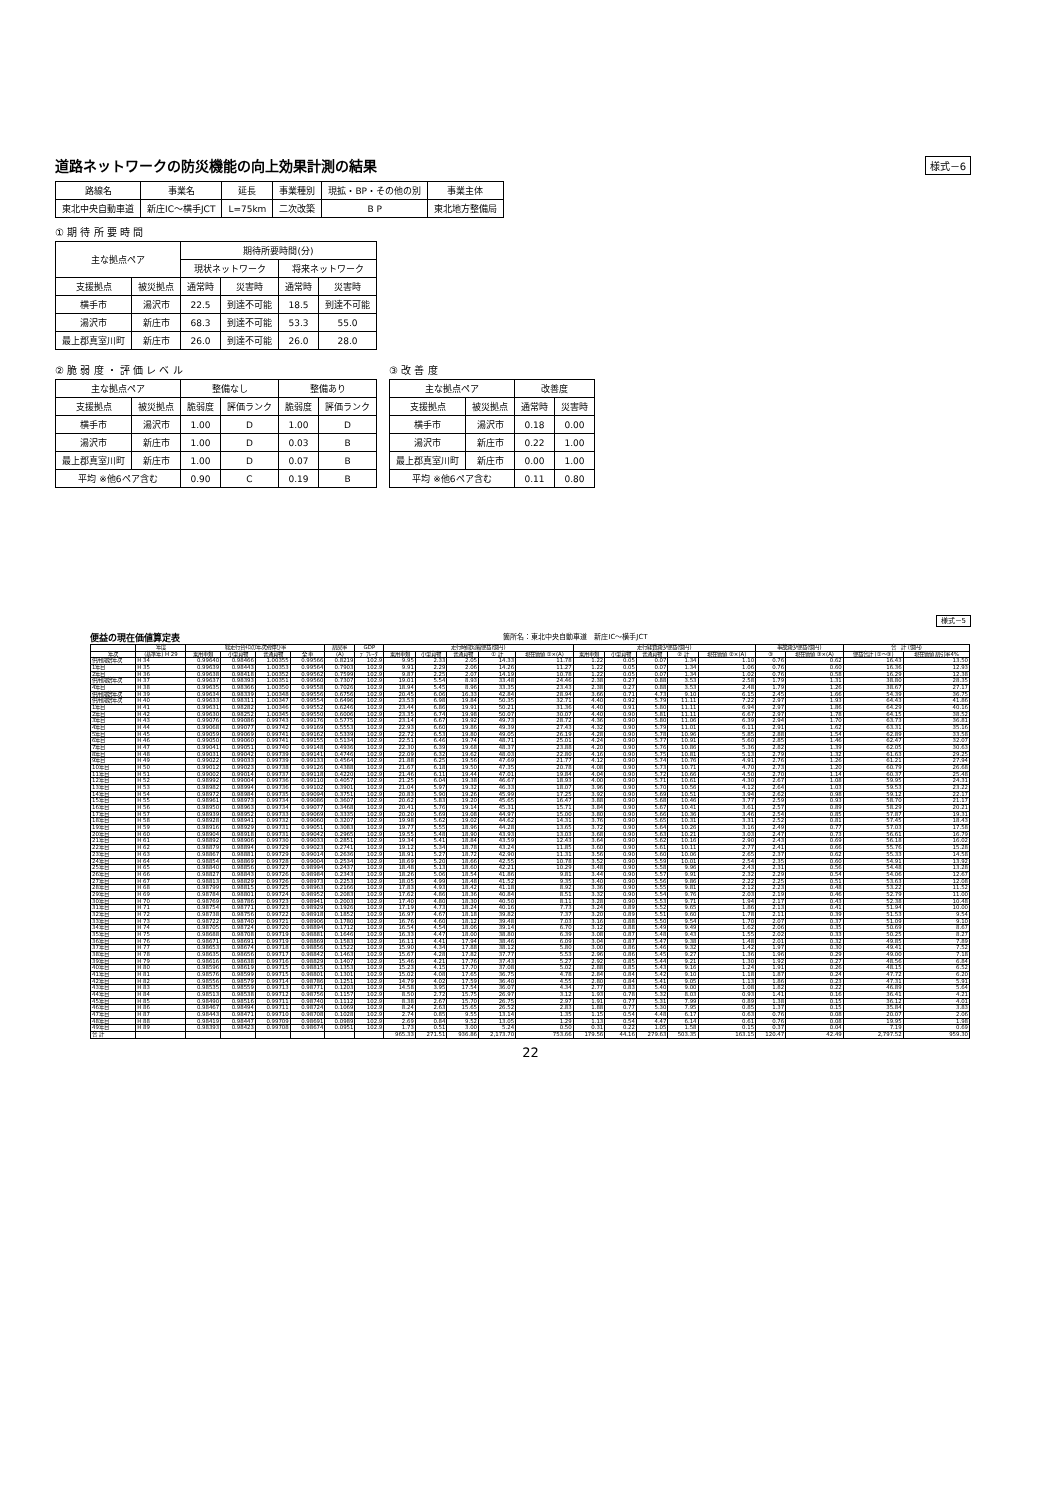道路ネットワークの防災機能の向上効果計測の結果
様式－6
| 路線名 | 事業名 | 延長 | 事業種別 | 現拡・BP・その他の別 | 事業主体 |
| --- | --- | --- | --- | --- | --- |
| 東北中央自動車道 | 新庄IC～横手JCT | L=75km | 二次改築 | B P | 東北地方整備局 |
① 期 待 所 要 時 間
| 主な拠点ペア | | 期待所要時間(分) | | | |
| --- | --- | --- | --- | --- | --- |
| | | 現状ネットワーク | | 将来ネットワーク | |
| 支援拠点 | 被災拠点 | 通常時 | 災害時 | 通常時 | 災害時 |
| 横手市 | 湯沢市 | 22.5 | 到達不可能 | 18.5 | 到達不可能 |
| 湯沢市 | 新庄市 | 68.3 | 到達不可能 | 53.3 | 55.0 |
| 最上郡真室川町 | 新庄市 | 26.0 | 到達不可能 | 26.0 | 28.0 |
② 脆 弱 度 ・ 評 価 レ ベ ル
| 主な拠点ペア | | 整備なし | | 整備あり | |
| --- | --- | --- | --- | --- | --- |
| 支援拠点 | 被災拠点 | 脆弱度 | 評価ランク | 脆弱度 | 評価ランク |
| 横手市 | 湯沢市 | 1.00 | D | 1.00 | D |
| 湯沢市 | 新庄市 | 1.00 | D | 0.03 | B |
| 最上郡真室川町 | 新庄市 | 1.00 | D | 0.07 | B |
| 平均 ※他6ペア含む | | 0.90 | C | 0.19 | B |
③ 改 善 度
| 主な拠点ペア | | 改善度 | |
| --- | --- | --- | --- |
| 支援拠点 | 被災拠点 | 通常時 | 災害時 |
| 横手市 | 湯沢市 | 0.18 | 0.00 |
| 湯沢市 | 新庄市 | 0.22 | 1.00 |
| 最上郡真室川町 | 新庄市 | 0.00 | 1.00 |
| 平均 ※他6ペア含む | | 0.11 | 0.80 |
様式－5
便益の現在価値算定表 箇所名：東北中央自動車道　新庄IC～横手JCT
| | 年度 | 総走行台ｷﾛの年次別伸び率 | | | | 割戻率 | GDP | 走行時間短縮便益(億円) | | | | | 走行経費減少便益(億円) | | | | | 事故減少便益(億円) | | 合 計 (億円) | |
| --- | --- | --- | --- | --- | --- | --- | --- | --- | --- | --- | --- | --- | --- | --- | --- | --- | --- | --- | --- | --- | --- |
| 年次 | (基準年) H 29 | 乗用車類 | 小型貨物 | 普通貨物 | 全 車 | (A) | ﾃﾞﾌﾚｰﾀ | 乗用車類 | 小型貨物 | 普通貨物 | ① 計 | 現在価値 ①×(A) | 乗用車類 | 小型貨物 | 普通貨物 | ② 計 | 現在価値 ②×(A) | ③ | 現在価値 ③×(A) | 便益合計 (①～③) | 現在価値 割引率4% |
| 供用開始年次 | H 34 | 0.99640 | 0.98466 | 1.00355 | 0.99566 | 0.8219 | 102.9 | 9.95 | 2.33 | 2.05 | 14.33 | 11.78 | 1.22 | 0.05 | 0.07 | 1.34 | 1.10 | 0.76 | 0.62 | 16.43 | 13.50 |
| 1年目 | H 35 | 0.99639 | 0.98443 | 1.00353 | 0.99564 | 0.7903 | 102.9 | 9.91 | 2.29 | 2.06 | 14.26 | 11.27 | 1.22 | 0.05 | 0.07 | 1.34 | 1.06 | 0.76 | 0.60 | 16.36 | 12.93 |
| 2年目 | H 36 | 0.99638 | 0.98418 | 1.00352 | 0.99562 | 0.7599 | 102.9 | 9.87 | 2.25 | 2.07 | 14.19 | 10.78 | 1.22 | 0.05 | 0.07 | 1.34 | 1.02 | 0.76 | 0.58 | 16.29 | 12.38 |
| 供用開始年次 | H 37 | 0.99637 | 0.98393 | 1.00351 | 0.99560 | 0.7307 | 102.9 | 19.01 | 5.54 | 8.93 | 33.48 | 24.46 | 2.38 | 0.27 | 0.88 | 3.53 | 2.58 | 1.79 | 1.31 | 38.80 | 28.35 |
| 4年目 | H 38 | 0.99635 | 0.98366 | 1.00350 | 0.99558 | 0.7026 | 102.9 | 18.94 | 5.45 | 8.96 | 33.35 | 23.43 | 2.38 | 0.27 | 0.88 | 3.53 | 2.48 | 1.79 | 1.26 | 38.67 | 27.17 |
| 供用開始年次 | H 39 | 0.99634 | 0.98339 | 1.00348 | 0.99556 | 0.6756 | 102.9 | 20.45 | 6.06 | 16.33 | 42.84 | 28.94 | 3.66 | 0.71 | 4.73 | 9.10 | 6.15 | 2.45 | 1.66 | 54.39 | 36.75 |
| 供用開始年次 | H 40 | 0.99633 | 0.98311 | 1.00347 | 0.99554 | 0.6496 | 102.9 | 23.53 | 6.98 | 19.84 | 50.35 | 32.71 | 4.40 | 0.92 | 5.79 | 11.11 | 7.22 | 2.97 | 1.93 | 64.43 | 41.86 |
| 1年目 | H 41 | 0.99631 | 0.98282 | 1.00346 | 0.99552 | 0.6246 | 102.9 | 23.44 | 6.86 | 19.91 | 50.21 | 31.36 | 4.40 | 0.91 | 5.80 | 11.11 | 6.94 | 2.97 | 1.86 | 64.29 | 40.16 |
| 2年目 | H 42 | 0.99630 | 0.98252 | 1.00345 | 0.99550 | 0.6006 | 102.9 | 23.35 | 6.74 | 19.98 | 50.07 | 30.07 | 4.40 | 0.90 | 5.81 | 11.11 | 6.67 | 2.97 | 1.78 | 64.15 | 38.52 |
| 3年目 | H 43 | 0.99076 | 0.99086 | 0.99743 | 0.99176 | 0.5775 | 102.9 | 23.14 | 6.67 | 19.92 | 49.73 | 28.72 | 4.36 | 0.90 | 5.80 | 11.06 | 6.39 | 2.94 | 1.70 | 63.73 | 36.81 |
| 4年目 | H 44 | 0.99068 | 0.99077 | 0.99742 | 0.99169 | 0.5553 | 102.9 | 22.93 | 6.60 | 19.86 | 49.39 | 27.43 | 4.32 | 0.90 | 5.79 | 11.01 | 6.11 | 2.91 | 1.62 | 63.31 | 35.16 |
| 5年目 | H 45 | 0.99059 | 0.99069 | 0.99741 | 0.99162 | 0.5339 | 102.9 | 22.72 | 6.53 | 19.80 | 49.05 | 26.19 | 4.28 | 0.90 | 5.78 | 10.96 | 5.85 | 2.88 | 1.54 | 62.89 | 33.58 |
| 6年目 | H 46 | 0.99050 | 0.99060 | 0.99741 | 0.99155 | 0.5134 | 102.9 | 22.51 | 6.46 | 19.74 | 48.71 | 25.01 | 4.24 | 0.90 | 5.77 | 10.91 | 5.60 | 2.85 | 1.46 | 62.47 | 32.07 |
| 7年目 | H 47 | 0.99041 | 0.99051 | 0.99740 | 0.99148 | 0.4936 | 102.9 | 22.30 | 6.39 | 19.68 | 48.37 | 23.88 | 4.20 | 0.90 | 5.76 | 10.86 | 5.36 | 2.82 | 1.39 | 62.05 | 30.63 |
| 8年目 | H 48 | 0.99031 | 0.99042 | 0.99739 | 0.99141 | 0.4746 | 102.9 | 22.09 | 6.32 | 19.62 | 48.03 | 22.80 | 4.16 | 0.90 | 5.75 | 10.81 | 5.13 | 2.79 | 1.32 | 61.63 | 29.25 |
| 9年目 | H 49 | 0.99022 | 0.99033 | 0.99739 | 0.99133 | 0.4564 | 102.9 | 21.88 | 6.25 | 19.56 | 47.69 | 21.77 | 4.12 | 0.90 | 5.74 | 10.76 | 4.91 | 2.76 | 1.26 | 61.21 | 27.94 |
| 10年目 | H 50 | 0.99012 | 0.99023 | 0.99738 | 0.99126 | 0.4388 | 102.9 | 21.67 | 6.18 | 19.50 | 47.35 | 20.78 | 4.08 | 0.90 | 5.73 | 10.71 | 4.70 | 2.73 | 1.20 | 60.79 | 26.68 |
| 11年目 | H 51 | 0.99002 | 0.99014 | 0.99737 | 0.99118 | 0.4220 | 102.9 | 21.46 | 6.11 | 19.44 | 47.01 | 19.84 | 4.04 | 0.90 | 5.72 | 10.66 | 4.50 | 2.70 | 1.14 | 60.37 | 25.48 |
| 12年目 | H 52 | 0.98992 | 0.99004 | 0.99736 | 0.99110 | 0.4057 | 102.9 | 21.25 | 6.04 | 19.38 | 46.67 | 18.93 | 4.00 | 0.90 | 5.71 | 10.61 | 4.30 | 2.67 | 1.08 | 59.95 | 24.31 |
| 13年目 | H 53 | 0.98982 | 0.98994 | 0.99736 | 0.99102 | 0.3901 | 102.9 | 21.04 | 5.97 | 19.32 | 46.33 | 18.07 | 3.96 | 0.90 | 5.70 | 10.56 | 4.12 | 2.64 | 1.03 | 59.53 | 23.22 |
| 14年目 | H 54 | 0.98972 | 0.98984 | 0.99735 | 0.99094 | 0.3751 | 102.9 | 20.83 | 5.90 | 19.26 | 45.99 | 17.25 | 3.92 | 0.90 | 5.69 | 10.51 | 3.94 | 2.62 | 0.98 | 59.12 | 22.17 |
| 15年目 | H 55 | 0.98961 | 0.98973 | 0.99734 | 0.99086 | 0.3607 | 102.9 | 20.62 | 5.83 | 19.20 | 45.65 | 16.47 | 3.88 | 0.90 | 5.68 | 10.46 | 3.77 | 2.59 | 0.93 | 58.70 | 21.17 |
| 16年目 | H 56 | 0.98950 | 0.98963 | 0.99734 | 0.99077 | 0.3468 | 102.9 | 20.41 | 5.76 | 19.14 | 45.31 | 15.71 | 3.84 | 0.90 | 5.67 | 10.41 | 3.61 | 2.57 | 0.89 | 58.29 | 20.21 |
| 17年目 | H 57 | 0.98939 | 0.98952 | 0.99733 | 0.99069 | 0.3335 | 102.9 | 20.20 | 5.69 | 19.08 | 44.97 | 15.00 | 3.80 | 0.90 | 5.66 | 10.36 | 3.46 | 2.54 | 0.85 | 57.87 | 19.31 |
| 18年目 | H 58 | 0.98928 | 0.98941 | 0.99732 | 0.99060 | 0.3207 | 102.9 | 19.98 | 5.62 | 19.02 | 44.62 | 14.31 | 3.76 | 0.90 | 5.65 | 10.31 | 3.31 | 2.52 | 0.81 | 57.45 | 18.43 |
| 19年目 | H 59 | 0.98916 | 0.98929 | 0.99731 | 0.99051 | 0.3083 | 102.9 | 19.77 | 5.55 | 18.96 | 44.28 | 13.65 | 3.72 | 0.90 | 5.64 | 10.26 | 3.16 | 2.49 | 0.77 | 57.03 | 17.58 |
| 20年目 | H 60 | 0.98904 | 0.98918 | 0.99731 | 0.99042 | 0.2965 | 102.9 | 19.55 | 5.48 | 18.90 | 43.93 | 13.03 | 3.68 | 0.90 | 5.63 | 10.21 | 3.03 | 2.47 | 0.73 | 56.61 | 16.79 |
| 21年目 | H 61 | 0.98892 | 0.98906 | 0.99730 | 0.99033 | 0.2851 | 102.9 | 19.34 | 5.41 | 18.84 | 43.59 | 12.43 | 3.64 | 0.90 | 5.62 | 10.16 | 2.90 | 2.43 | 0.69 | 56.18 | 16.02 |
| 22年目 | H 62 | 0.98879 | 0.98894 | 0.99729 | 0.99023 | 0.2741 | 102.9 | 19.12 | 5.34 | 18.78 | 43.24 | 11.85 | 3.60 | 0.90 | 5.61 | 10.11 | 2.77 | 2.41 | 0.66 | 55.76 | 15.28 |
| 23年目 | H 63 | 0.98867 | 0.98881 | 0.99729 | 0.99014 | 0.2636 | 102.9 | 18.91 | 5.27 | 18.72 | 42.90 | 11.31 | 3.56 | 0.90 | 5.60 | 10.06 | 2.65 | 2.37 | 0.62 | 55.33 | 14.58 |
| 24年目 | H 64 | 0.98854 | 0.98869 | 0.99728 | 0.99004 | 0.2534 | 102.9 | 18.69 | 5.20 | 18.66 | 42.55 | 10.78 | 3.52 | 0.90 | 5.59 | 10.01 | 2.54 | 2.35 | 0.60 | 54.91 | 13.92 |
| 25年目 | H 65 | 0.98840 | 0.98856 | 0.99727 | 0.98994 | 0.2437 | 102.9 | 18.48 | 5.13 | 18.60 | 42.21 | 10.29 | 3.48 | 0.90 | 5.58 | 9.96 | 2.43 | 2.31 | 0.56 | 54.48 | 13.28 |
| 26年目 | H 66 | 0.98827 | 0.98843 | 0.99726 | 0.98984 | 0.2343 | 102.9 | 18.26 | 5.06 | 18.54 | 41.86 | 9.81 | 3.44 | 0.90 | 5.57 | 9.91 | 2.32 | 2.29 | 0.54 | 54.06 | 12.67 |
| 27年目 | H 67 | 0.98813 | 0.98829 | 0.99726 | 0.98973 | 0.2253 | 102.9 | 18.05 | 4.99 | 18.48 | 41.52 | 9.35 | 3.40 | 0.90 | 5.56 | 9.86 | 2.22 | 2.25 | 0.51 | 53.63 | 12.08 |
| 28年目 | H 68 | 0.98799 | 0.98815 | 0.99725 | 0.98963 | 0.2166 | 102.9 | 17.83 | 4.93 | 18.42 | 41.18 | 8.92 | 3.36 | 0.90 | 5.55 | 9.81 | 2.12 | 2.23 | 0.48 | 53.22 | 11.52 |
| 29年目 | H 69 | 0.98784 | 0.98801 | 0.99724 | 0.98952 | 0.2083 | 102.9 | 17.62 | 4.86 | 18.36 | 40.84 | 8.51 | 3.32 | 0.90 | 5.54 | 9.76 | 2.03 | 2.19 | 0.46 | 52.79 | 11.00 |
| 30年目 | H 70 | 0.98769 | 0.98786 | 0.99723 | 0.98941 | 0.2003 | 102.9 | 17.40 | 4.80 | 18.30 | 40.50 | 8.11 | 3.28 | 0.90 | 5.53 | 9.71 | 1.94 | 2.17 | 0.43 | 52.38 | 10.48 |
| 31年目 | H 71 | 0.98754 | 0.98771 | 0.99723 | 0.98929 | 0.1926 | 102.9 | 17.19 | 4.73 | 18.24 | 40.16 | 7.73 | 3.24 | 0.89 | 5.52 | 9.65 | 1.86 | 2.13 | 0.41 | 51.94 | 10.00 |
| 32年目 | H 72 | 0.98738 | 0.98756 | 0.99722 | 0.98918 | 0.1852 | 102.9 | 16.97 | 4.67 | 18.18 | 39.82 | 7.37 | 3.20 | 0.89 | 5.51 | 9.60 | 1.78 | 2.11 | 0.39 | 51.53 | 9.54 |
| 33年目 | H 73 | 0.98722 | 0.98740 | 0.99721 | 0.98906 | 0.1780 | 102.9 | 16.76 | 4.60 | 18.12 | 39.48 | 7.03 | 3.16 | 0.88 | 5.50 | 9.54 | 1.70 | 2.07 | 0.37 | 51.09 | 9.10 |
| 34年目 | H 74 | 0.98705 | 0.98724 | 0.99720 | 0.98894 | 0.1712 | 102.9 | 16.54 | 4.54 | 18.06 | 39.14 | 6.70 | 3.12 | 0.88 | 5.49 | 9.49 | 1.62 | 2.06 | 0.35 | 50.69 | 8.67 |
| 35年目 | H 75 | 0.98688 | 0.98708 | 0.99719 | 0.98881 | 0.1646 | 102.9 | 16.33 | 4.47 | 18.00 | 38.80 | 6.39 | 3.08 | 0.87 | 5.48 | 9.43 | 1.55 | 2.02 | 0.33 | 50.25 | 8.27 |
| 36年目 | H 76 | 0.98671 | 0.98691 | 0.99719 | 0.98869 | 0.1583 | 102.9 | 16.11 | 4.41 | 17.94 | 38.46 | 6.09 | 3.04 | 0.87 | 5.47 | 9.38 | 1.48 | 2.01 | 0.32 | 49.85 | 7.89 |
| 37年目 | H 77 | 0.98653 | 0.98674 | 0.99718 | 0.98856 | 0.1522 | 102.9 | 15.90 | 4.34 | 17.88 | 38.12 | 5.80 | 3.00 | 0.86 | 5.46 | 9.32 | 1.42 | 1.97 | 0.30 | 49.41 | 7.52 |
| 38年目 | H 78 | 0.98635 | 0.98656 | 0.99717 | 0.98842 | 0.1463 | 102.9 | 15.67 | 4.28 | 17.82 | 37.77 | 5.53 | 2.96 | 0.86 | 5.45 | 9.27 | 1.36 | 1.96 | 0.29 | 49.00 | 7.18 |
| 39年目 | H 79 | 0.98616 | 0.98638 | 0.99716 | 0.98829 | 0.1407 | 102.9 | 15.46 | 4.21 | 17.76 | 37.43 | 5.27 | 2.92 | 0.85 | 5.44 | 9.21 | 1.30 | 1.92 | 0.27 | 48.56 | 6.84 |
| 40年目 | H 80 | 0.98596 | 0.98619 | 0.99715 | 0.98815 | 0.1353 | 102.9 | 15.23 | 4.15 | 17.70 | 37.08 | 5.02 | 2.88 | 0.85 | 5.43 | 9.16 | 1.24 | 1.91 | 0.26 | 48.15 | 6.52 |
| 41年目 | H 81 | 0.98576 | 0.98599 | 0.99715 | 0.98801 | 0.1301 | 102.9 | 15.02 | 4.08 | 17.65 | 36.75 | 4.78 | 2.84 | 0.84 | 5.42 | 9.10 | 1.18 | 1.87 | 0.24 | 47.72 | 6.20 |
| 42年目 | H 82 | 0.98556 | 0.98579 | 0.99714 | 0.98786 | 0.1251 | 102.9 | 14.79 | 4.02 | 17.59 | 36.40 | 4.55 | 2.80 | 0.84 | 5.41 | 9.05 | 1.13 | 1.86 | 0.23 | 47.31 | 5.91 |
| 43年目 | H 83 | 0.98535 | 0.98559 | 0.99713 | 0.98771 | 0.1203 | 102.9 | 14.58 | 3.95 | 17.54 | 36.07 | 4.34 | 2.77 | 0.83 | 5.40 | 9.00 | 1.08 | 1.82 | 0.22 | 46.89 | 5.64 |
| 44年目 | H 84 | 0.98513 | 0.98538 | 0.99712 | 0.98756 | 0.1157 | 102.9 | 8.50 | 2.72 | 15.75 | 26.97 | 3.12 | 1.93 | 0.78 | 5.32 | 8.03 | 0.93 | 1.41 | 0.16 | 36.41 | 4.21 |
| 45年目 | H 85 | 0.98490 | 0.98516 | 0.99711 | 0.98740 | 0.1112 | 102.9 | 8.38 | 2.67 | 15.70 | 26.75 | 2.97 | 1.91 | 0.77 | 5.31 | 7.99 | 0.89 | 1.38 | 0.15 | 36.12 | 4.01 |
| 46年目 | H 86 | 0.98467 | 0.98494 | 0.99711 | 0.98724 | 0.1069 | 102.9 | 8.24 | 2.63 | 15.65 | 26.52 | 2.83 | 1.88 | 0.77 | 5.30 | 7.95 | 0.85 | 1.37 | 0.15 | 35.84 | 3.83 |
| 47年目 | H 87 | 0.98443 | 0.98471 | 0.99710 | 0.98708 | 0.1028 | 102.9 | 2.74 | 0.85 | 9.55 | 13.14 | 1.35 | 1.15 | 0.54 | 4.48 | 6.17 | 0.63 | 0.76 | 0.08 | 20.07 | 2.06 |
| 48年目 | H 88 | 0.98419 | 0.98447 | 0.99709 | 0.98691 | 0.0989 | 102.9 | 2.69 | 0.84 | 9.52 | 13.05 | 1.29 | 1.13 | 0.54 | 4.47 | 6.14 | 0.61 | 0.76 | 0.08 | 19.95 | 1.98 |
| 49年目 | H 89 | 0.98393 | 0.98423 | 0.99708 | 0.98674 | 0.0951 | 102.9 | 1.73 | 0.51 | 3.00 | 5.24 | 0.50 | 0.31 | 0.22 | 1.05 | 1.58 | 0.15 | 0.37 | 0.04 | 7.19 | 0.69 |
| 合 計 | | | | | | | | 965.33 | 271.51 | 936.86 | 2,173.70 | 753.66 | 179.56 | 44.16 | 279.63 | 503.35 | 163.15 | 120.47 | 42.49 | 2,797.52 | 959.30 |
22